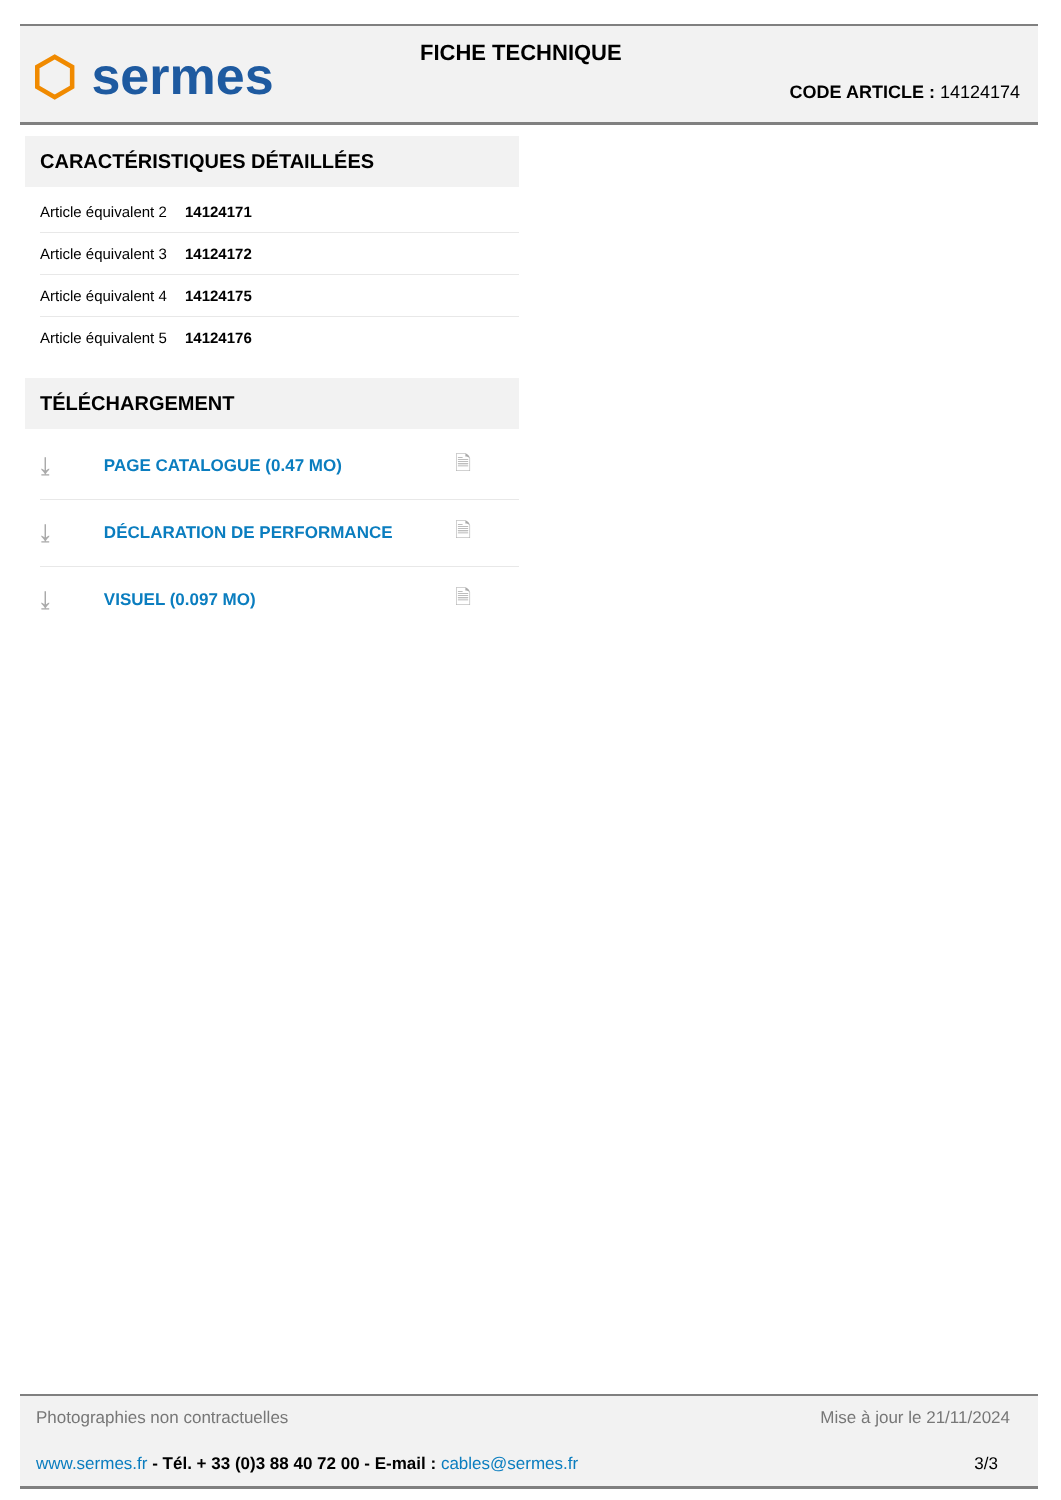⬡ sermes FICHE TECHNIQUE
CODE ARTICLE : 14124174
CARACTÉRISTIQUES DÉTAILLÉES
| Article équivalent 2 | 14124171 |
| Article équivalent 3 | 14124172 |
| Article équivalent 4 | 14124175 |
| Article équivalent 5 | 14124176 |
TÉLÉCHARGEMENT
| ⤓ | PAGE CATALOGUE (0.47 MO) | 🗎 |
| ⤓ | DÉCLARATION DE PERFORMANCE | 🗎 |
| ⤓ | VISUEL (0.097 MO) | 🗎 |
Photographies non contractuelles Mise à jour le 21/11/2024
www.sermes.fr - Tél. + 33 (0)3 88 40 72 00 - E-mail : cables@sermes.fr 3/3